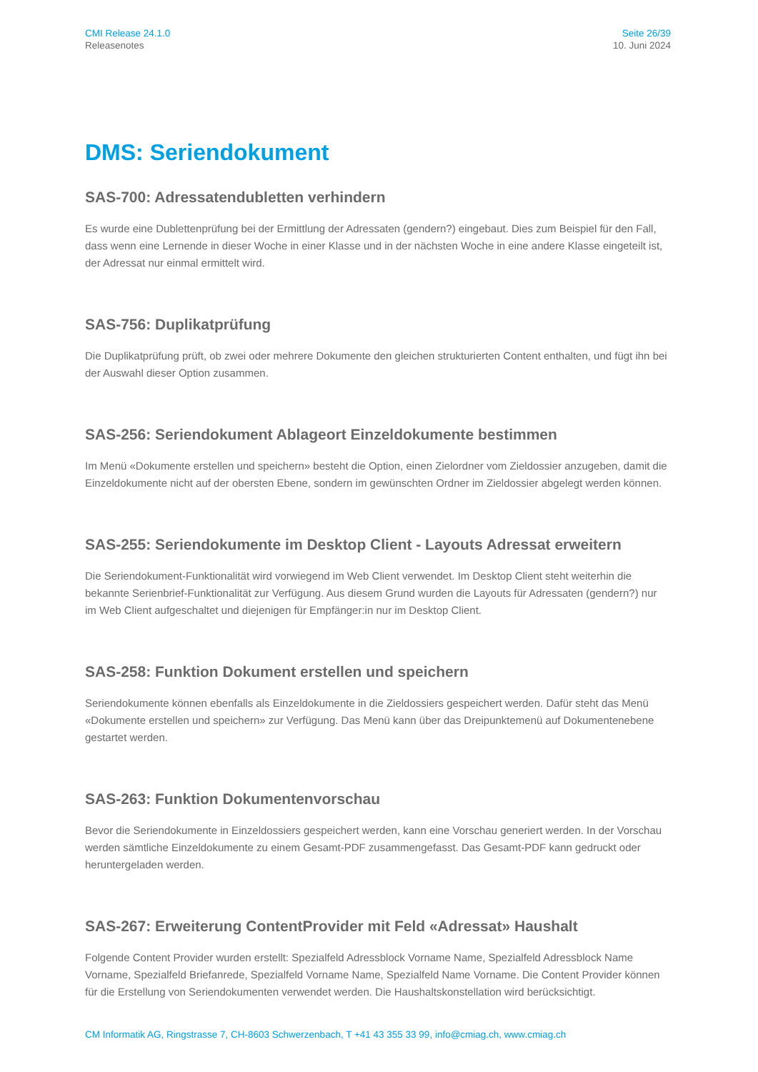CMI Release 24.1.0
Releasenotes
Seite 26/39
10. Juni 2024
DMS: Seriendokument
SAS-700: Adressatendubletten verhindern
Es wurde eine Dublettenprüfung bei der Ermittlung der Adressaten (gendern?) eingebaut. Dies zum Beispiel für den Fall, dass wenn eine Lernende in dieser Woche in einer Klasse und in der nächsten Woche in eine andere Klasse eingeteilt ist, der Adressat nur einmal ermittelt wird.
SAS-756: Duplikatprüfung
Die Duplikatprüfung prüft, ob zwei oder mehrere Dokumente den gleichen strukturierten Content enthalten, und fügt ihn bei der Auswahl dieser Option zusammen.
SAS-256: Seriendokument Ablageort Einzeldokumente bestimmen
Im Menü «Dokumente erstellen und speichern» besteht die Option, einen Zielordner vom Zieldossier anzugeben, damit die Einzeldokumente nicht auf der obersten Ebene, sondern im gewünschten Ordner im Zieldossier abgelegt werden können.
SAS-255: Seriendokumente im Desktop Client - Layouts Adressat erweitern
Die Seriendokument-Funktionalität wird vorwiegend im Web Client verwendet. Im Desktop Client steht weiterhin die bekannte Serienbrief-Funktionalität zur Verfügung. Aus diesem Grund wurden die Layouts für Adressaten (gendern?) nur im Web Client aufgeschaltet und diejenigen für Empfänger:in nur im Desktop Client.
SAS-258: Funktion Dokument erstellen und speichern
Seriendokumente können ebenfalls als Einzeldokumente in die Zieldossiers gespeichert werden. Dafür steht das Menü «Dokumente erstellen und speichern» zur Verfügung. Das Menü kann über das Dreipunktemenü auf Dokumentenebene gestartet werden.
SAS-263: Funktion Dokumentenvorschau
Bevor die Seriendokumente in Einzeldossiers gespeichert werden, kann eine Vorschau generiert werden. In der Vorschau werden sämtliche Einzeldokumente zu einem Gesamt-PDF zusammengefasst. Das Gesamt-PDF kann gedruckt oder heruntergeladen werden.
SAS-267: Erweiterung ContentProvider mit Feld «Adressat» Haushalt
Folgende Content Provider wurden erstellt: Spezialfeld Adressblock Vorname Name, Spezialfeld Adressblock Name Vorname, Spezialfeld Briefanrede, Spezialfeld Vorname Name, Spezialfeld Name Vorname. Die Content Provider können für die Erstellung von Seriendokumenten verwendet werden. Die Haushaltskonstellation wird berücksichtigt.
CM Informatik AG, Ringstrasse 7, CH-8603 Schwerzenbach, T +41 43 355 33 99, info@cmiag.ch, www.cmiag.ch